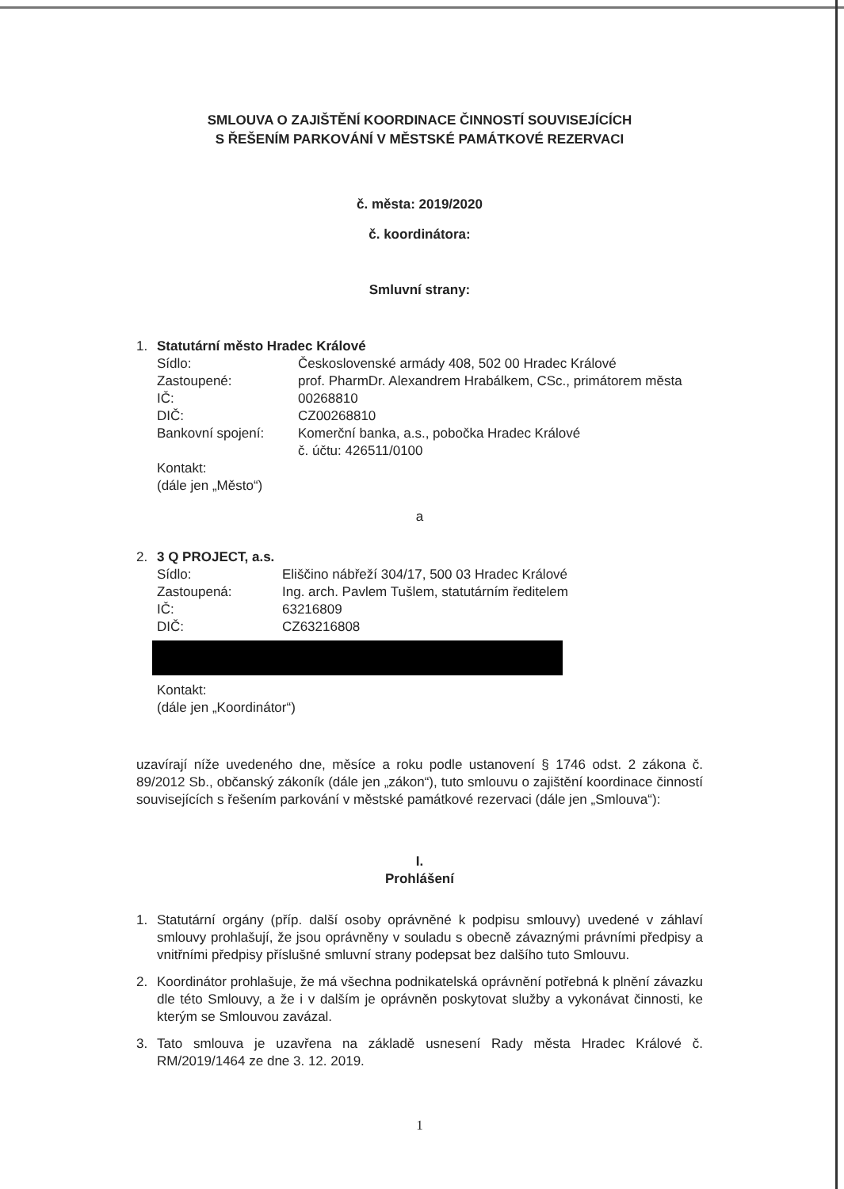SMLOUVA O ZAJIŠTĚNÍ KOORDINACE ČINNOSTÍ SOUVISEJÍCÍCH
S ŘEŠENÍM PARKOVÁNÍ V MĚSTSKÉ PAMÁTKOVÉ REZERVACI
č. města: 2019/2020
č. koordinátora:
Smluvní strany:
1. Statutární město Hradec Králové
Sídlo: Československé armády 408, 502 00 Hradec Králové
Zastoupené: prof. PharmDr. Alexandrem Hrabálkem, CSc., primátorem města
IČ: 00268810
DIČ: CZ00268810
Bankovní spojení: Komerční banka, a.s., pobočka Hradec Králové
č. účtu: 426511/0100
Kontakt:
(dále jen „Město“)
a
2. 3 Q PROJECT, a.s.
Sídlo: Eliščino nábřeží 304/17, 500 03 Hradec Králové
Zastoupená: Ing. arch. Pavlem Tušlem, statutárním ředitelem
IČ: 63216809
DIČ: CZ63216808
Kontakt:
(dále jen „Koordinátor“)
uzavírají níže uvedeného dne, měsíce a roku podle ustanovení § 1746 odst. 2 zákona č. 89/2012 Sb., občanský zákoník (dále jen „zákon“), tuto smlouvu o zajištění koordinace činností souvisejících s řešením parkování v městské památkové rezervaci (dále jen „Smlouva“):
I.
Prohlášení
1. Statutární orgány (příp. další osoby oprávněné k podpisu smlouvy) uvedené v záhlaví smlouvy prohlašují, že jsou oprávněny v souladu s obecně závaznými právními předpisy a vnitřními předpisy příslušné smluvní strany podepsat bez dalšího tuto Smlouvu.
2. Koordinátor prohlašuje, že má všechna podnikatelská oprávnění potřebná k plnění závazku dle této Smlouvy, a že i v dalším je oprávněn poskytovat služby a vykonávat činnosti, ke kterým se Smlouvou zavázal.
3. Tato smlouva je uzavřena na základě usnesení Rady města Hradec Králové č. RM/2019/1464 ze dne 3. 12. 2019.
1